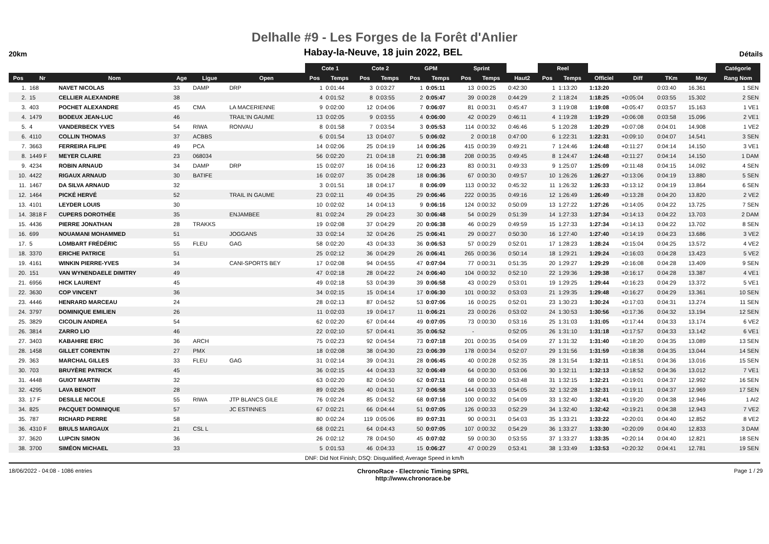Delhalle #9 - Les Forges de la Forêt d'Anlier
20km
Habay-la-Neuve, 18 juin 2022, BEL
Détails
| | | | | | | Cote 1 | | Cote 2 | | GPM | | Sprint | | | Reel | | | | | | Catégorie |
| --- | --- | --- | --- | --- | --- | --- | --- | --- | --- | --- | --- | --- | --- | --- | --- | --- | --- | --- | --- | --- | --- |
| Pos | Nr | Nom | Age | Ligue | Open | Pos | Temps | Pos | Temps | Pos | Temps | Pos | Temps | Haut2 | Pos | Temps | Officiel | Diff | TKm | Moy | Rang Nom |
| 1. | 168 | NAVET NICOLAS | 33 | DAMP | DRP | 1 | 0:01:44 | 3 | 0:03:27 | 1 | 0:05:11 | 13 | 0:00:25 | 0:42:30 | 1 | 1:13:20 | 1:13:20 | | 0:03:40 | 16.361 | 1 SEN |
| 2. | 15 | CELLIER ALEXANDRE | 38 | | | 4 | 0:01:52 | 8 | 0:03:55 | 2 | 0:05:47 | 39 | 0:00:28 | 0:44:29 | 2 | 1:18:24 | 1:18:25 | +0:05:04 | 0:03:55 | 15.302 | 2 SEN |
| 3. | 403 | POCHET ALEXANDRE | 45 | CMA | LA MACERIENNE | 9 | 0:02:00 | 12 | 0:04:06 | 7 | 0:06:07 | 81 | 0:00:31 | 0:45:47 | 3 | 1:19:08 | 1:19:08 | +0:05:47 | 0:03:57 | 15.163 | 1 VE1 |
| 4. | 1479 | BODEUX JEAN-LUC | 46 | | TRAIL'IN GAUME | 13 | 0:02:05 | 9 | 0:03:55 | 4 | 0:06:00 | 42 | 0:00:29 | 0:46:11 | 4 | 1:19:28 | 1:19:29 | +0:06:08 | 0:03:58 | 15.096 | 2 VE1 |
| 5. | 4 | VANDERBECK YVES | 54 | RIWA | RONVAU | 8 | 0:01:58 | 7 | 0:03:54 | 3 | 0:05:53 | 114 | 0:00:32 | 0:46:46 | 5 | 1:20:28 | 1:20:29 | +0:07:08 | 0:04:01 | 14.908 | 1 VE2 |
| 6. | 4110 | COLLIN THOMAS | 37 | ACBBS | | 6 | 0:01:54 | 13 | 0:04:07 | 5 | 0:06:02 | 2 | 0:00:18 | 0:47:00 | 6 | 1:22:31 | 1:22:31 | +0:09:10 | 0:04:07 | 14.541 | 3 SEN |
| 7. | 3663 | FERREIRA FILIPE | 49 | PCA | | 14 | 0:02:06 | 25 | 0:04:19 | 14 | 0:06:26 | 415 | 0:00:39 | 0:49:21 | 7 | 1:24:46 | 1:24:48 | +0:11:27 | 0:04:14 | 14.150 | 3 VE1 |
| 8. | 1449 F | MEYER CLAIRE | 23 | 068034 | | 56 | 0:02:20 | 21 | 0:04:18 | 21 | 0:06:38 | 208 | 0:00:35 | 0:49:45 | 8 | 1:24:47 | 1:24:48 | +0:11:27 | 0:04:14 | 14.150 | 1 DAM |
| 9. | 4234 | ROBIN ARNAUD | 34 | DAMP | DRP | 15 | 0:02:07 | 16 | 0:04:16 | 12 | 0:06:23 | 83 | 0:00:31 | 0:49:33 | 9 | 1:25:07 | 1:25:09 | +0:11:48 | 0:04:15 | 14.092 | 4 SEN |
| 10. | 4422 | RIGAUX ARNAUD | 30 | BATIFE | | 16 | 0:02:07 | 35 | 0:04:28 | 18 | 0:06:36 | 67 | 0:00:30 | 0:49:57 | 10 | 1:26:26 | 1:26:27 | +0:13:06 | 0:04:19 | 13.880 | 5 SEN |
| 11. | 1467 | DA SILVA ARNAUD | 32 | | | 3 | 0:01:51 | 18 | 0:04:17 | 8 | 0:06:09 | 113 | 0:00:32 | 0:45:32 | 11 | 1:26:32 | 1:26:33 | +0:13:12 | 0:04:19 | 13.864 | 6 SEN |
| 12. | 1464 | PICKÉ HERVÉ | 52 | | TRAIL IN GAUME | 23 | 0:02:11 | 49 | 0:04:35 | 29 | 0:06:46 | 222 | 0:00:35 | 0:49:16 | 12 | 1:26:49 | 1:26:49 | +0:13:28 | 0:04:20 | 13.820 | 2 VE2 |
| 13. | 4101 | LEYDER LOUIS | 30 | | | 10 | 0:02:02 | 14 | 0:04:13 | 9 | 0:06:16 | 124 | 0:00:32 | 0:50:09 | 13 | 1:27:22 | 1:27:26 | +0:14:05 | 0:04:22 | 13.725 | 7 SEN |
| 14. | 3818 F | CUPERS DOROTHÉE | 35 | | ENJAMBEE | 81 | 0:02:24 | 29 | 0:04:23 | 30 | 0:06:48 | 54 | 0:00:29 | 0:51:39 | 14 | 1:27:33 | 1:27:34 | +0:14:13 | 0:04:22 | 13.703 | 2 DAM |
| 15. | 4436 | PIERRE JONATHAN | 28 | TRAKKS | | 19 | 0:02:08 | 37 | 0:04:29 | 20 | 0:06:38 | 46 | 0:00:29 | 0:49:59 | 15 | 1:27:33 | 1:27:34 | +0:14:13 | 0:04:22 | 13.702 | 8 SEN |
| 16. | 699 | NOUAMANI MOHAMMED | 51 | | JOGGANS | 33 | 0:02:14 | 32 | 0:04:26 | 25 | 0:06:41 | 29 | 0:00:27 | 0:50:30 | 16 | 1:27:40 | 1:27:40 | +0:14:19 | 0:04:23 | 13.686 | 3 VE2 |
| 17. | 5 | LOMBART FRÉDÉRIC | 55 | FLEU | GAG | 58 | 0:02:20 | 43 | 0:04:33 | 36 | 0:06:53 | 57 | 0:00:29 | 0:52:01 | 17 | 1:28:23 | 1:28:24 | +0:15:04 | 0:04:25 | 13.572 | 4 VE2 |
| 18. | 3370 | ERICHE PATRICE | 51 | | | 25 | 0:02:12 | 36 | 0:04:29 | 26 | 0:06:41 | 265 | 0:00:36 | 0:50:14 | 18 | 1:29:21 | 1:29:24 | +0:16:03 | 0:04:28 | 13.423 | 5 VE2 |
| 19. | 4161 | WINKIN PIERRE-YVES | 34 | | CANI-SPORTS BEY | 17 | 0:02:08 | 94 | 0:04:55 | 47 | 0:07:04 | 77 | 0:00:31 | 0:51:35 | 20 | 1:29:27 | 1:29:29 | +0:16:08 | 0:04:28 | 13.409 | 9 SEN |
| 20. | 151 | VAN WYNENDAELE DIMITRY | 49 | | | 47 | 0:02:18 | 28 | 0:04:22 | 24 | 0:06:40 | 104 | 0:00:32 | 0:52:10 | 22 | 1:29:36 | 1:29:38 | +0:16:17 | 0:04:28 | 13.387 | 4 VE1 |
| 21. | 6956 | HICK LAURENT | 45 | | | 49 | 0:02:18 | 53 | 0:04:39 | 39 | 0:06:58 | 43 | 0:00:29 | 0:53:01 | 19 | 1:29:25 | 1:29:44 | +0:16:23 | 0:04:29 | 13.372 | 5 VE1 |
| 22. | 3630 | COP VINCENT | 36 | | | 34 | 0:02:15 | 15 | 0:04:14 | 17 | 0:06:30 | 101 | 0:00:32 | 0:53:03 | 21 | 1:29:35 | 1:29:48 | +0:16:27 | 0:04:29 | 13.361 | 10 SEN |
| 23. | 4446 | HENRARD MARCEAU | 24 | | | 28 | 0:02:13 | 87 | 0:04:52 | 53 | 0:07:06 | 16 | 0:00:25 | 0:52:01 | 23 | 1:30:23 | 1:30:24 | +0:17:03 | 0:04:31 | 13.274 | 11 SEN |
| 24. | 3797 | DOMINIQUE EMILIEN | 26 | | | 11 | 0:02:03 | 19 | 0:04:17 | 11 | 0:06:21 | 23 | 0:00:26 | 0:53:02 | 24 | 1:30:53 | 1:30:56 | +0:17:36 | 0:04:32 | 13.194 | 12 SEN |
| 25. | 3829 | CICOLIN ANDREA | 54 | | | 62 | 0:02:20 | 67 | 0:04:44 | 49 | 0:07:05 | 73 | 0:00:30 | 0:53:16 | 25 | 1:31:03 | 1:31:05 | +0:17:44 | 0:04:33 | 13.174 | 6 VE2 |
| 26. | 3814 | ZARRO LIO | 46 | | | 22 | 0:02:10 | 57 | 0:04:41 | 35 | 0:06:52 | - | | 0:52:05 | 26 | 1:31:10 | 1:31:18 | +0:17:57 | 0:04:33 | 13.142 | 6 VE1 |
| 27. | 3403 | KABAHIRE ERIC | 36 | ARCH | | 75 | 0:02:23 | 92 | 0:04:54 | 73 | 0:07:18 | 201 | 0:00:35 | 0:54:09 | 27 | 1:31:32 | 1:31:40 | +0:18:20 | 0:04:35 | 13.089 | 13 SEN |
| 28. | 1458 | GILLET CORENTIN | 27 | PMX | | 18 | 0:02:08 | 38 | 0:04:30 | 23 | 0:06:39 | 178 | 0:00:34 | 0:52:07 | 29 | 1:31:56 | 1:31:59 | +0:18:38 | 0:04:35 | 13.044 | 14 SEN |
| 29. | 363 | MARCHAL GILLES | 33 | FLEU | GAG | 31 | 0:02:14 | 39 | 0:04:31 | 28 | 0:06:45 | 40 | 0:00:28 | 0:52:35 | 28 | 1:31:54 | 1:32:11 | +0:18:51 | 0:04:36 | 13.016 | 15 SEN |
| 30. | 703 | BRUYÈRE PATRICK | 45 | | | 36 | 0:02:15 | 44 | 0:04:33 | 32 | 0:06:49 | 64 | 0:00:30 | 0:53:06 | 30 | 1:32:11 | 1:32:13 | +0:18:52 | 0:04:36 | 13.012 | 7 VE1 |
| 31. | 4448 | GUIOT MARTIN | 32 | | | 63 | 0:02:20 | 82 | 0:04:50 | 62 | 0:07:11 | 68 | 0:00:30 | 0:53:48 | 31 | 1:32:15 | 1:32:21 | +0:19:01 | 0:04:37 | 12.992 | 16 SEN |
| 32. | 4295 | LAVA BENOIT | 28 | | | 89 | 0:02:26 | 40 | 0:04:31 | 37 | 0:06:58 | 144 | 0:00:33 | 0:54:05 | 32 | 1:32:28 | 1:32:31 | +0:19:11 | 0:04:37 | 12.969 | 17 SEN |
| 33. | 17 F | DESILLE NICOLE | 55 | RIWA | JTP BLANCS GILE | 76 | 0:02:24 | 85 | 0:04:52 | 68 | 0:07:16 | 100 | 0:00:32 | 0:54:09 | 33 | 1:32:40 | 1:32:41 | +0:19:20 | 0:04:38 | 12.946 | 1 AI2 |
| 34. | 825 | PACQUET DOMINIQUE | 57 | | JC ESTINNES | 67 | 0:02:21 | 66 | 0:04:44 | 51 | 0:07:05 | 126 | 0:00:33 | 0:52:29 | 34 | 1:32:40 | 1:32:42 | +0:19:21 | 0:04:38 | 12.943 | 7 VE2 |
| 35. | 787 | RICHARD PIERRE | 58 | | | 80 | 0:02:24 | 119 | 0:05:06 | 89 | 0:07:31 | 90 | 0:00:31 | 0:54:03 | 35 | 1:33:21 | 1:33:22 | +0:20:01 | 0:04:40 | 12.852 | 8 VE2 |
| 36. | 4310 F | BRULS MARGAUX | 21 | CSL L | | 68 | 0:02:21 | 64 | 0:04:43 | 50 | 0:07:05 | 107 | 0:00:32 | 0:54:29 | 36 | 1:33:27 | 1:33:30 | +0:20:09 | 0:04:40 | 12.833 | 3 DAM |
| 37. | 3620 | LUPCIN SIMON | 36 | | | 26 | 0:02:12 | 78 | 0:04:50 | 45 | 0:07:02 | 59 | 0:00:30 | 0:53:55 | 37 | 1:33:27 | 1:33:35 | +0:20:14 | 0:04:40 | 12.821 | 18 SEN |
| 38. | 3700 | SIMÉON MICHAEL | 33 | | | 5 | 0:01:53 | 46 | 0:04:33 | 15 | 0:06:27 | 47 | 0:00:29 | 0:53:41 | 38 | 1:33:49 | 1:33:53 | +0:20:32 | 0:04:41 | 12.781 | 19 SEN |
| DNF: Did Not Finish; DSQ: Disqualified; Average Speed in km/h | | | | | | | | | | | | | | | | | | | | | |
18/06/2022 - 04:08 - 1086 entries ChronoRace - Electronic Timing SPRL
http://www.chronorace.be Page 1 / 29